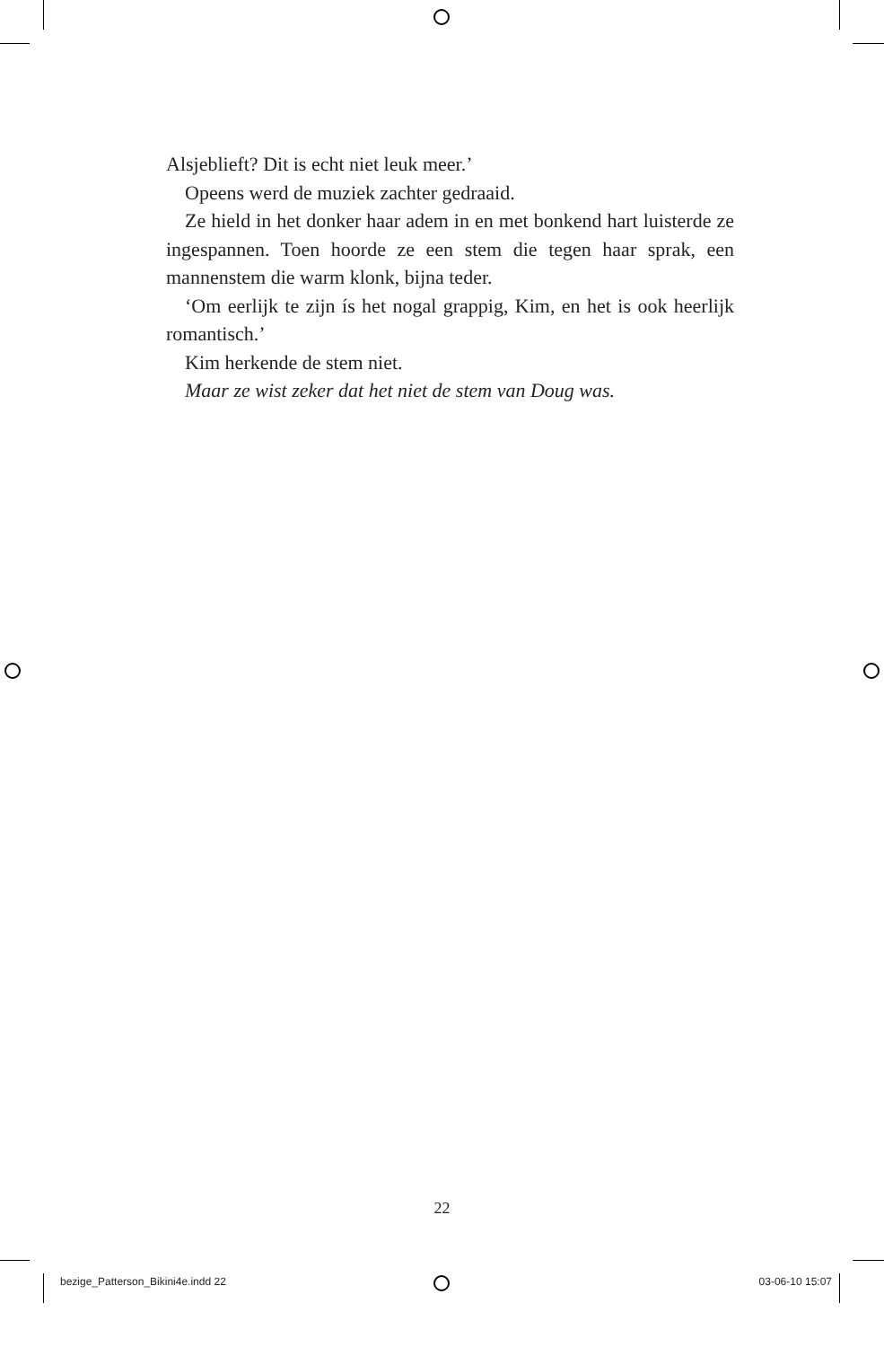Alsjeblieft? Dit is echt niet leuk meer.’
Opeens werd de muziek zachter gedraaid.
Ze hield in het donker haar adem in en met bonkend hart luisterde ze ingespannen. Toen hoorde ze een stem die tegen haar sprak, een mannenstem die warm klonk, bijna teder.
‘Om eerlijk te zijn ís het nogal grappig, Kim, en het is ook heerlijk romantisch.’
Kim herkende de stem niet.
Maar ze wist zeker dat het niet de stem van Doug was.
22
bezige_Patterson_Bikini4e.indd 22 03-06-10 15:07